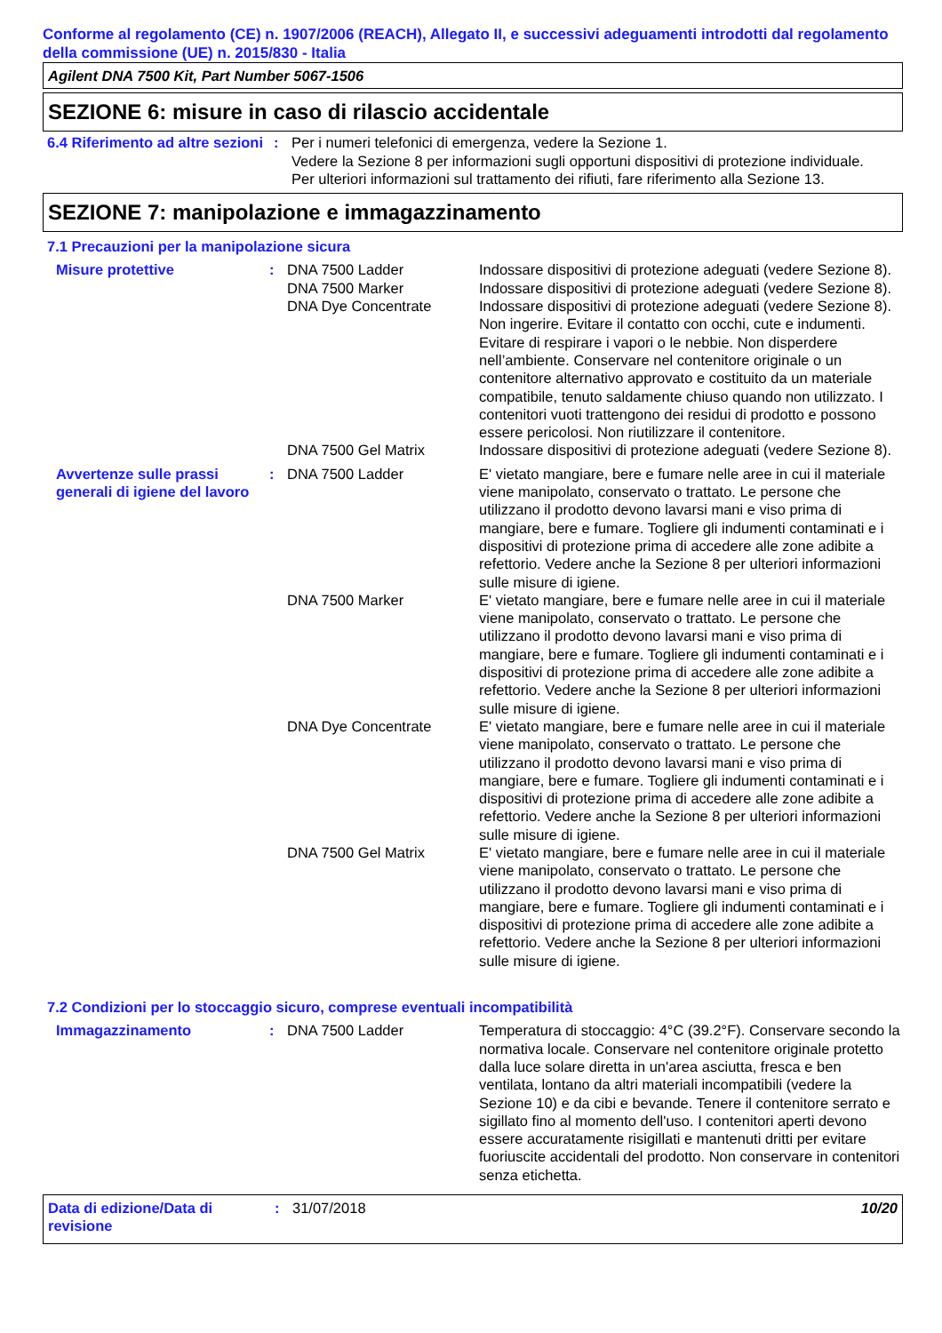Conforme al regolamento (CE) n. 1907/2006 (REACH), Allegato II, e successivi adeguamenti introdotti dal regolamento della commissione (UE) n. 2015/830 - Italia
Agilent DNA 7500 Kit, Part Number 5067-1506
SEZIONE 6: misure in caso di rilascio accidentale
6.4 Riferimento ad altre sezioni
: Per i numeri telefonici di emergenza, vedere la Sezione 1.
Vedere la Sezione 8 per informazioni sugli opportuni dispositivi di protezione individuale.
Per ulteriori informazioni sul trattamento dei rifiuti, fare riferimento alla Sezione 13.
SEZIONE 7: manipolazione e immagazzinamento
7.1 Precauzioni per la manipolazione sicura
Misure protettive : DNA 7500 Ladder Indossare dispositivi di protezione adeguati (vedere Sezione 8).
DNA 7500 Marker Indossare dispositivi di protezione adeguati (vedere Sezione 8).
DNA Dye Concentrate Indossare dispositivi di protezione adeguati (vedere Sezione 8). Non ingerire. Evitare il contatto con occhi, cute e indumenti. Evitare di respirare i vapori o le nebbie. Non disperdere nell’ambiente. Conservare nel contenitore originale o un contenitore alternativo approvato e costituito da un materiale compatibile, tenuto saldamente chiuso quando non utilizzato. I contenitori vuoti trattengono dei residui di prodotto e possono essere pericolosi. Non riutilizzare il contenitore.
DNA 7500 Gel Matrix Indossare dispositivi di protezione adeguati (vedere Sezione 8).
Avvertenze sulle prassi generali di igiene del lavoro
: DNA 7500 Ladder E' vietato mangiare, bere e fumare nelle aree in cui il materiale viene manipolato, conservato o trattato. Le persone che utilizzano il prodotto devono lavarsi mani e viso prima di mangiare, bere e fumare. Togliere gli indumenti contaminati e i dispositivi di protezione prima di accedere alle zone adibite a refettorio. Vedere anche la Sezione 8 per ulteriori informazioni sulle misure di igiene.
DNA 7500 Marker E' vietato mangiare, bere e fumare nelle aree in cui il materiale viene manipolato, conservato o trattato. Le persone che utilizzano il prodotto devono lavarsi mani e viso prima di mangiare, bere e fumare. Togliere gli indumenti contaminati e i dispositivi di protezione prima di accedere alle zone adibite a refettorio. Vedere anche la Sezione 8 per ulteriori informazioni sulle misure di igiene.
DNA Dye Concentrate E' vietato mangiare, bere e fumare nelle aree in cui il materiale viene manipolato, conservato o trattato. Le persone che utilizzano il prodotto devono lavarsi mani e viso prima di mangiare, bere e fumare. Togliere gli indumenti contaminati e i dispositivi di protezione prima di accedere alle zone adibite a refettorio. Vedere anche la Sezione 8 per ulteriori informazioni sulle misure di igiene.
DNA 7500 Gel Matrix E' vietato mangiare, bere e fumare nelle aree in cui il materiale viene manipolato, conservato o trattato. Le persone che utilizzano il prodotto devono lavarsi mani e viso prima di mangiare, bere e fumare. Togliere gli indumenti contaminati e i dispositivi di protezione prima di accedere alle zone adibite a refettorio. Vedere anche la Sezione 8 per ulteriori informazioni sulle misure di igiene.
7.2 Condizioni per lo stoccaggio sicuro, comprese eventuali incompatibilità
Immagazzinamento : DNA 7500 Ladder Temperatura di stoccaggio: 4°C (39.2°F). Conservare secondo la normativa locale. Conservare nel contenitore originale protetto dalla luce solare diretta in un'area asciutta, fresca e ben ventilata, lontano da altri materiali incompatibili (vedere la Sezione 10) e da cibi e bevande. Tenere il contenitore serrato e sigillato fino al momento dell'uso. I contenitori aperti devono essere accuratamente risigillati e mantenuti dritti per evitare fuoriuscite accidentali del prodotto. Non conservare in contenitori senza etichetta.
Data di edizione/Data di revisione
: 31/07/2018 10/20